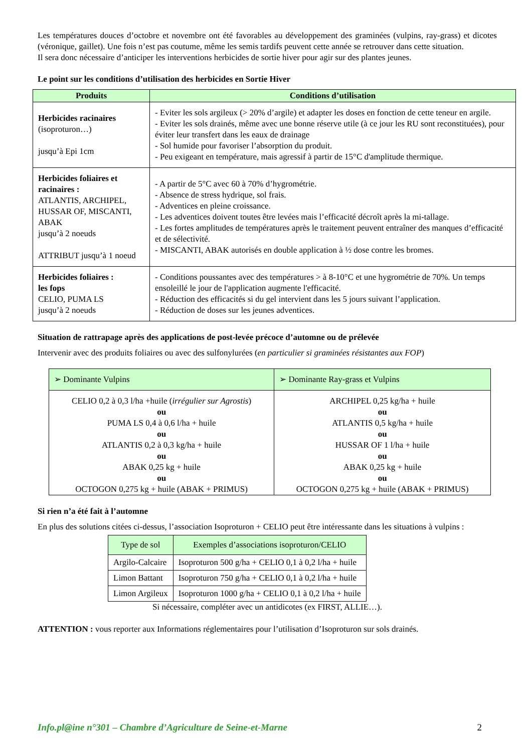Les températures douces d’octobre et novembre ont été favorables au développement des graminées (vulpins, ray-grass) et dicotes (véronique, gaillet). Une fois n’est pas coutume, même les semis tardifs peuvent cette année se retrouver dans cette situation.
Il sera donc nécessaire d’anticiper les interventions herbicides de sortie hiver pour agir sur des plantes jeunes.
Le point sur les conditions d’utilisation des herbicides en Sortie Hiver
| Produits | Conditions d’utilisation |
| --- | --- |
| Herbicides racinaires (isoproturon…) jusqu’à Epi 1cm | - Eviter les sols argileux (> 20% d’argile) et adapter les doses en fonction de cette teneur en argile. - Eviter les sols drainés, même avec une bonne réserve utile (à ce jour les RU sont reconstituées), pour éviter leur transfert dans les eaux de drainage - Sol humide pour favoriser l’absorption du produit. - Peu exigeant en température, mais agressif à partir de 15°C d'amplitude thermique. |
| Herbicides foliaires et racinaires : ATLANTIS, ARCHIPEL, HUSSAR OF, MISCANTI, ABAK jusqu’à 2 noeuds ATTRIBUT jusqu’à 1 noeud | - A partir de 5°C avec 60 à 70% d’hygrométrie. - Absence de stress hydrique, sol frais. - Adventices en pleine croissance. - Les adventices doivent toutes être levées mais l’efficacité décroît après la mi-tallage. - Les fortes amplitudes de températures après le traitement peuvent entraîner des manques d’efficacité et de sélectivité. - MISCANTI, ABAK autorisés en double application à ½ dose contre les bromes. |
| Herbicides foliaires : les fops CELIO, PUMA LS jusqu’à 2 noeuds | - Conditions poussantes avec des températures > à 8-10°C et une hygrométrie de 70%. Un temps ensoleillé le jour de l'application augmente l'efficacité. - Réduction des efficacités si du gel intervient dans les 5 jours suivant l’application. - Réduction de doses sur les jeunes adventices. |
Situation de rattrapage après des applications de post-levée précoce d’automne ou de prélevée
Intervenir avec des produits foliaires ou avec des sulfonylurées (en particulier si graminées résistantes aux FOP)
| ➢ Dominante Vulpins | ➢ Dominante Ray-grass et Vulpins |
| --- | --- |
| CELIO 0,2 à 0,3 l/ha +huile ( irrégulier sur Agrostis ) ou PUMA LS 0,4 à 0,6 l/ha + huile ou ATLANTIS 0,2 à 0,3 kg/ha + huile ou ABAK 0,25 kg + huile ou OCTOGON 0,275 kg + huile (ABAK + PRIMUS) | ARCHIPEL 0,25 kg/ha + huile ou ATLANTIS 0,5 kg/ha + huile ou HUSSAR OF 1 l/ha + huile ou ABAK 0,25 kg + huile ou OCTOGON 0,275 kg + huile (ABAK + PRIMUS) |
Si rien n’a été fait à l’automne
En plus des solutions citées ci-dessus, l’association Isoproturon + CELIO peut être intéressante dans les situations à vulpins :
| Type de sol | Exemples d’associations isoproturon/CELIO |
| --- | --- |
| Argilo-Calcaire | Isoproturon 500 g/ha + CELIO 0,1 à 0,2 l/ha + huile |
| Limon Battant | Isoproturon 750 g/ha + CELIO 0,1 à 0,2 l/ha + huile |
| Limon Argileux | Isoproturon 1000 g/ha + CELIO 0,1 à 0,2 l/ha + huile |
Si nécessaire, compléter avec un antidicotes (ex FIRST, ALLIE…).
ATTENTION : vous reporter aux Informations réglementaires pour l’utilisation d’Isoproturon sur sols drainés.
Info.pl@ine n°301 – Chambre d’Agriculture de Seine-et-Marne 2